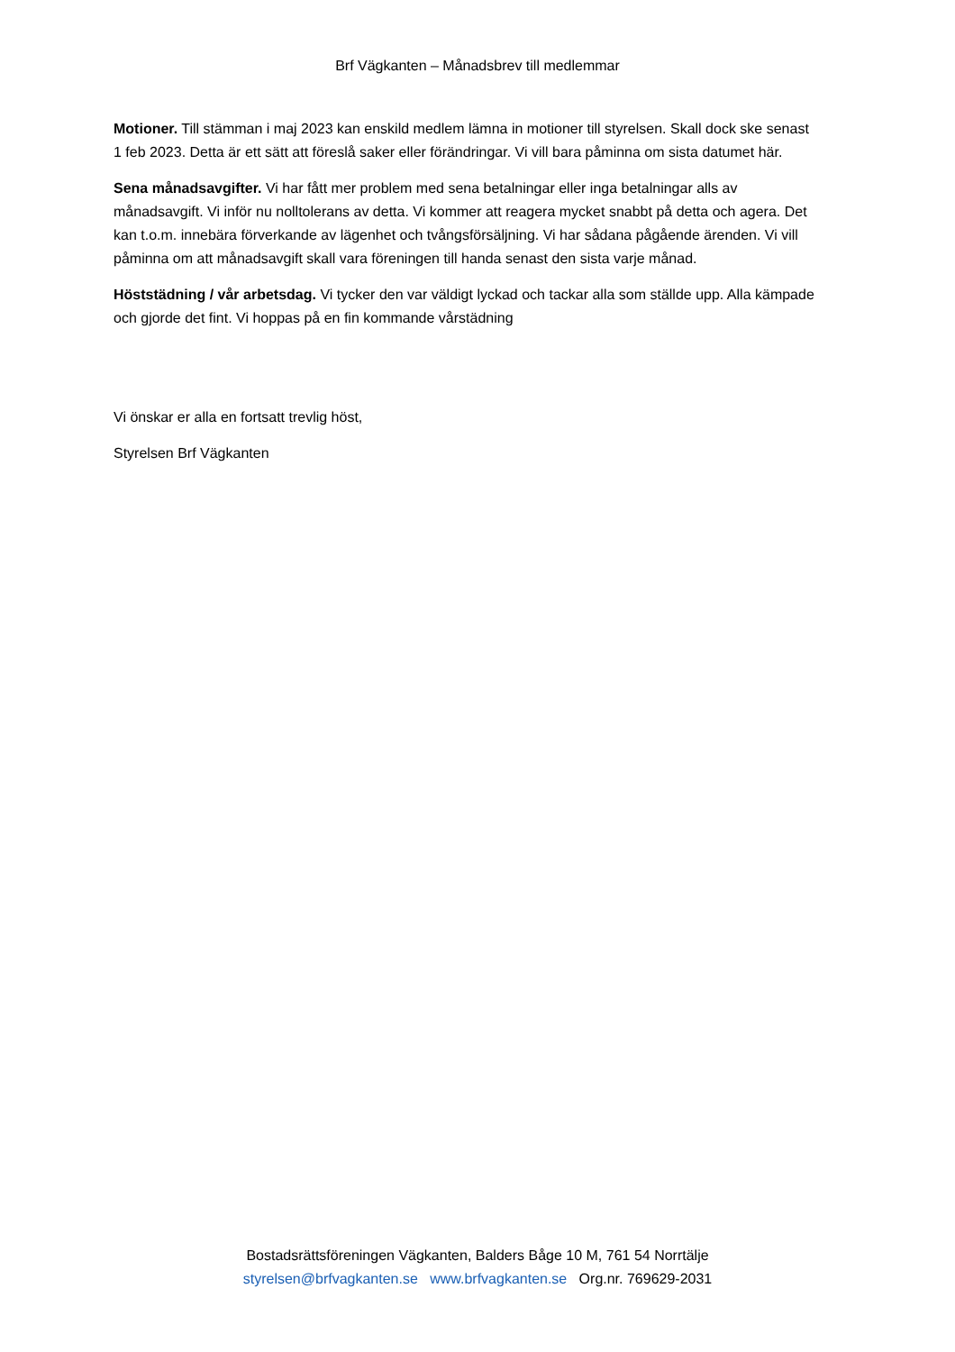Brf Vägkanten – Månadsbrev till medlemmar
Motioner. Till stämman i maj 2023 kan enskild medlem lämna in motioner till styrelsen. Skall dock ske senast 1 feb 2023. Detta är ett sätt att föreslå saker eller förändringar. Vi vill bara påminna om sista datumet här.
Sena månadsavgifter. Vi har fått mer problem med sena betalningar eller inga betalningar alls av månadsavgift. Vi inför nu nolltolerans av detta. Vi kommer att reagera mycket snabbt på detta och agera. Det kan t.o.m. innebära förverkande av lägenhet och tvångsförsäljning. Vi har sådana pågående ärenden. Vi vill påminna om att månadsavgift skall vara föreningen till handa senast den sista varje månad.
Höststädning / vår arbetsdag. Vi tycker den var väldigt lyckad och tackar alla som ställde upp. Alla kämpade och gjorde det fint. Vi hoppas på en fin kommande vårstädning
Vi önskar er alla en fortsatt trevlig höst,
Styrelsen Brf Vägkanten
Bostadsrättsföreningen Vägkanten, Balders Båge 10 M, 761 54 Norrtälje
styrelsen@brfvagkanten.se www.brfvagkanten.se Org.nr. 769629-2031